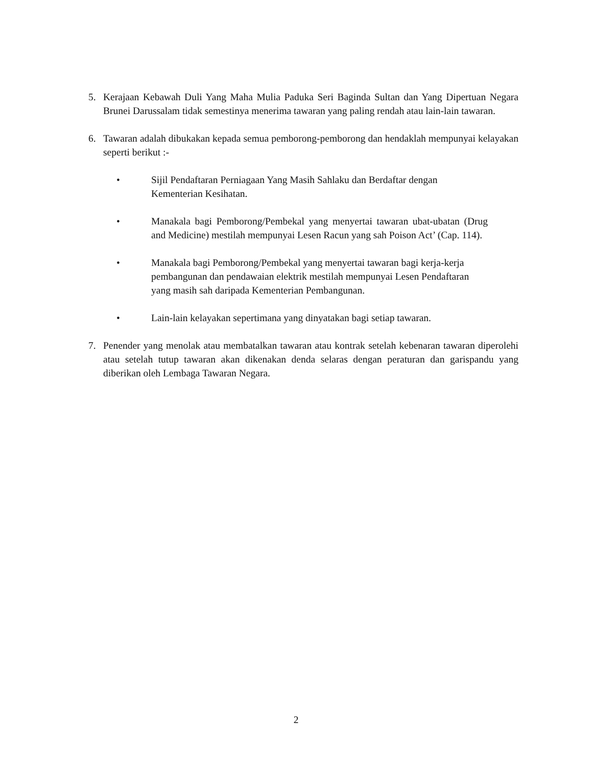5. Kerajaan Kebawah Duli Yang Maha Mulia Paduka Seri Baginda Sultan dan Yang Dipertuan Negara Brunei Darussalam tidak semestinya menerima tawaran yang paling rendah atau lain-lain tawaran.
6. Tawaran adalah dibukakan kepada semua pemborong-pemborong dan hendaklah mempunyai kelayakan seperti berikut :-
• Sijil Pendaftaran Perniagaan Yang Masih Sahlaku dan Berdaftar dengan Kementerian Kesihatan.
• Manakala bagi Pemborong/Pembekal yang menyertai tawaran ubat-ubatan (Drug and Medicine) mestilah mempunyai Lesen Racun yang sah Poison Act’ (Cap. 114).
• Manakala bagi Pemborong/Pembekal yang menyertai tawaran bagi kerja-kerja pembangunan dan pendawaian elektrik mestilah mempunyai Lesen Pendaftaran yang masih sah daripada Kementerian Pembangunan.
• Lain-lain kelayakan sepertimana yang dinyatakan bagi setiap tawaran.
7. Penender yang menolak atau membatalkan tawaran atau kontrak setelah kebenaran tawaran diperolehi atau setelah tutup tawaran akan dikenakan denda selaras dengan peraturan dan garispandu yang diberikan oleh Lembaga Tawaran Negara.
2